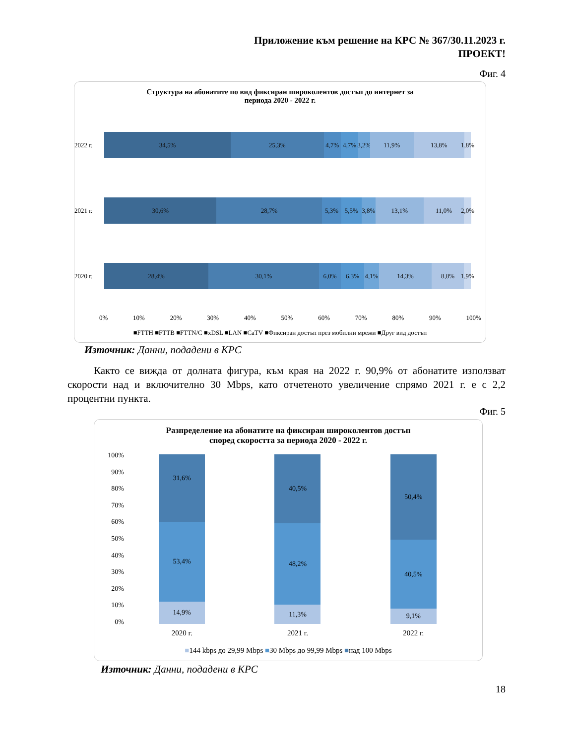Приложение към решение на КРС № 367/30.11.2023 г.
ПРОЕКТ!
Фиг. 4
Структура на абонатите по вид фиксиран широколентов достъп до интернет за
периода 2020 - 2022 г.
2022 г.
34,5% 25,3% 4,7% 4,7% 3,2% 11,9% 13,8% 1,8%
2021 г.
30,6% 28,7% 5,3% 5,5% 3,8% 13,1% 11,0% 2,0%
2020 г.
28,4% 30,1% 6,0% 6,3% 4,1% 14,3% 8,8% 1,9%
0% 10% 20% 30% 40% 50% 60% 70% 80% 90% 100%
■FTTH ■FTTB ■FTTN/C ■xDSL ■LAN ■CaTV ■Фиксиран достъп през мобилни мрежи ■Друг вид достъп
Източник: Данни, подадени в КРС
Както се вижда от долната фигура, към края на 2022 г. 90,9% от абонатите използват скорости над и включително 30 Mbps, като отчетеното увеличение спрямо 2021 г. е с 2,2 процентни пункта.
Фиг. 5
Разпределение на абонатите на фиксиран широколентов достъп
според скоростта за периода 2020 - 2022 г.
100%
90%
80%
70%
60%
50%
40%
30%
20%
10%
0%
31,6%
53,4%
14,9%
40,5%
48,2%
11,3%
50,4%
40,5%
9,1%
2020 г. 2021 г. 2022 г.
■144 kbps до 29,99 Mbps ■30 Mbps до 99,99 Mbps ■над 100 Mbps
Източник: Данни, подадени в КРС
18